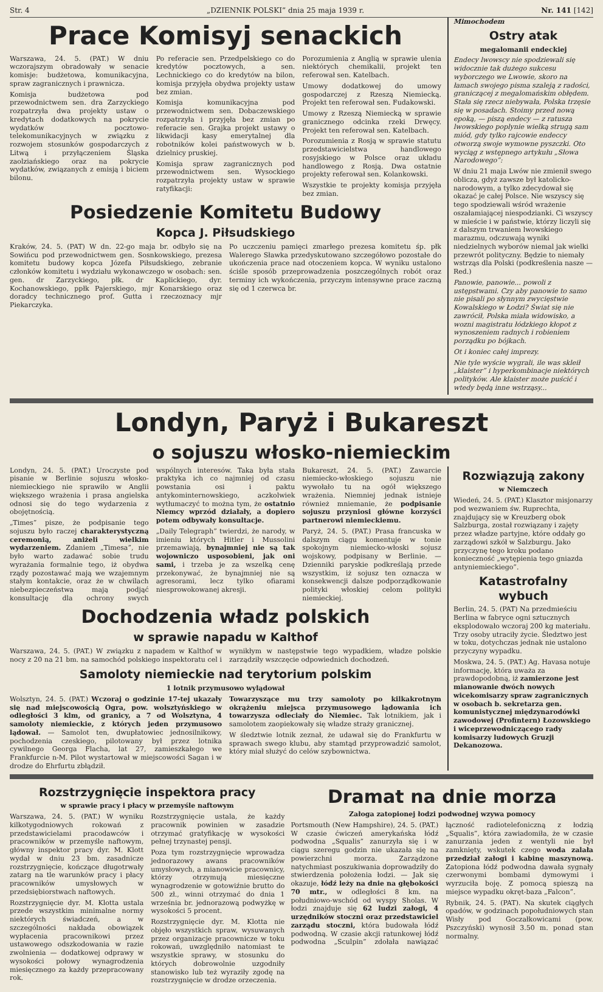Str. 4 „DZIENNIK POLSKI” dnia 25 maja 1939 r. Nr. 141 [142]
Prace Komisyj senackich
Warszawa, 24. 5. (PAT.) W dniu wczorajszym obradowały w senacie komisje: budżetowa, komunikacyjna, spraw zagranicznych i prawnicza.
Komisja budżetowa pod przewodnictwem sen. dra Zarzyckiego rozpatrzyła dwa projekty ustaw o kredytach dodatkowych na pokrycie wydatków pocztowo-telekomunikacyjnych w związku z rozwojem stosunków gospodarczych z Litwą i przyłączeniem Śląska zaolziańskiego oraz na pokrycie wydatków, związanych z emisją i biciem bilonu.
Po referacie sen. Przedpelskiego co do kredytów pocztowych, a sen. Lechnickiego co do kredytów na bilon, komisja przyjęła obydwa projekty ustaw bez zmian.
Komisja komunikacyjna pod przewodnictwem sen. Dobaczewskiego rozpatrzyła i przyjęła bez zmian po referacie sen. Grajka projekt ustawy o likwidacji kasy emerytalnej dla robotników kolei państwowych w b. dzielnicy pruskiej.
Komisja spraw zagranicznych pod przewodnictwem sen. Wysockiego rozpatrzyła projekty ustaw w sprawie ratyfikacji:
Porozumienia z Anglią w sprawie ulenia niektórych chemikalii, projekt ten referował sen. Katelbach.
Umowy dodatkowej do umowy gospodarczej z Rzeszą Niemiecką. Projekt ten referował sen. Fudakowski.
Umowy z Rzeszą Niemiecką w sprawie granicznego odcinka rzeki Drwęcy. Projekt ten referował sen. Katelbach.
Porozumienia z Rosją w sprawie statutu przedstawicielstwa handlowego rosyjskiego w Polsce oraz układu handlowego z Rosją. Dwa ostatnie projekty referował sen. Kolankowski.
Wszystkie te projekty komisja przyjęła bez zmian.
Posiedzenie Komitetu Budowy
Kopca J. Piłsudskiego
Kraków, 24. 5. (PAT) W dn. 22-go maja br. odbyło się na Sowińcu pod przewodnictwem gen. Sosnkowskiego, prezesa komitetu budowy kopca Józefa Piłsudskiego, zebranie członków komitetu i wydziału wykonawczego w osobach: sen. gen. dr Zarzyckiego, płk. dr Kaplickiego, dyr. Kochanowskiego, ppłk Pajerskiego, mjr Konarskiego oraz doradcy technicznego prof. Gutta i rzeczoznacy mjr Piekarczyka.
Po uczczeniu pamięci zmarłego prezesa komitetu śp. płk Walerego Sławka przedyskutowano szczegółowo pozostałe do ukończenia prace nad otoczeniem kopca. W wyniku ustalono ściśle sposób przeprowadzenia poszczególnych robót oraz terminy ich wykończenia, przyczym intensywne prace zaczną się od 1 czerwca br.
Mimochodem
Ostry atak
megalomanii endeckiej
Endecy lwowscy nie spodziewali się widocznie tak dużego sukcesu wyborczego we Lwowie, skoro na łamach swojego pisma szaleją z radości, graniczącej z megalomańskim obłędem. Stała się rzecz niebywała, Polska trzęsie się w posadach. Stoimy przed nową epoką, — piszą endecy — z ratusza lwowskiego poplynie wielką strugą sam miód, gdy tylko rajcowie endeccy otworzą swoje wymowne pyszczki. Oto wyciąg z wstępnego artykułu „Słowa Narodowego”:
W dniu 21 maja Lwów nie zmienił swego oblicza, gdyż zawsze był katolicko-narodowym, a tylko zdecydował się okazać je całej Polsce. Nie wszyscy się tego spodziewali wśród wrażenie oszałamiającej niespodzianki. Ci wszyscy w mieście i w państwie, którzy liczyli się z dalszym trwaniem lwowskiego marazmu, odczuwają wyniki niedzielnych wyborów niemal jak wielki przewrót polityczny. Będzie to niemały wstrząs dla Polski (podkreślenia nasze — Red.)
Panowie, panowie... powoli z ustępstwami. Czy aby panowie to samo nie pisali po słynnym zwycięstwie Kowalskiego w Łodzi? Świat się nie zawrócił, Polska miała widowisko, a wozni magistratu łódzkiego kłopot z wynoszeniem radnych i robieniem porządku po bójkach.
Ot i koniec całej imprezy.
Nie tyle wyście wygrali, ile was skleił „klaister” i hyperkombinacje niektórych polityków. Ale klaister może puścić i wtedy będą inne wstrząsy...
Londyn, Paryż i Bukareszt
o sojuszu włosko-niemieckim
Londyn, 24. 5. (PAT.) Uroczyste pod pisanie w Berlinie sojuszu włosko-niemieckiego nie sprawiło w Anglii większego wrażenia i prasa angielska odnosi się do tego wydarzenia z obojętnością.
„Times” pisze, że podpisanie tego sojuszu było raczej charakterystyczną ceremonią, aniżeli wielkim wydarzeniem. Zdaniem „Timesa”, nie było warto zadawać sobie trudu wyrażania formalnie tego, iż obydwa rządy pozostawać mają we wzajemnym stałym kontakcie, oraz że w chwilach niebezpieczeństwa mają podjąć konsultację dla ochrony swych wspólnych interesów. Taka była stała praktyka ich co najmniej od czasu powstania osi i paktu antykominternowskiego, aczkolwiek wytłumaczyć to można tym, że ostatnio Niemcy wprzód działały, a dopiero potem odbywały konsultacje.
„Daily Telegraph” twierdzi, że narody, w imieniu których Hitler i Mussolini przemawiają, bynajmniej nie są tak wojowniczo usposobieni, jak oni sami, i trzeba je za wszelką cenę przekonywać, że bynajmniej nie są agresorami, lecz tylko ofiarami niesprowokowanej akresji.
Bukareszt, 24. 5. (PAT.) Zawarcie niemiecko-włoskiego sojuszu nie wywołało tu na ogół większego wrażenia. Niemniej jednak istnieje również mniemanie, że podpisanie sojuszu przyniosi główne korzyści partnerowi niemieckiemu.
Paryż, 24. 5. (PAT.) Prasa francuska w dalszym ciągu komentuje w tonie spokojnym niemiecko-włoski sojusz wojskowy, podpisany w Berlinie. — Dzienniki paryskie podkreślają przede wszystkim, iż sojusz ten oznacza w konsekwencji dalsze podporządkowanie polityki włoskiej celom polityki niemieckiej.
Dochodzenia władz polskich
w sprawie napadu w Kalthof
Warszawa, 24. 5. (PAT.) W związku z napadem w Kalthof w nocy z 20 na 21 bm. na samochód polskiego inspektoratu cel i wynikłym w następstwie tego wypadkiem, władze polskie zarządziły wszczęcie odpowiednich dochodzeń.
Samoloty niemieckie nad terytorium polskim
1 lotnik przymusowo wylądował
Wolsztyn, 24. 5. (PAT.) Wczoraj o godzinie 17-tej ukazały się nad miejscowością Ogra, pow. wolsztyńskiego w odległości 3 klm, od granicy, a 7 od Wolsztyna, 4 samoloty niemieckie, z których jeden przymusowo lądował. — Samolot ten, dwupłatowiec jednosilnikowy, pochodzenia czeskiego, pilotowany był przez lotnika cywilnego Georga Flacha, lat 27, zamieszkałego we Frankfurcie n-M. Pilot wystartował w miejscowości Sagan i w drodze do Ehrfurtu zbłądził.
Towarzyszące mu trzy samoloty po kilkakrotnym okrążeniu miejsca przymusowego lądowania ich towarzysza odleciały do Niemiec. Tak lotnikiem, jak i samolotem zaopiekowały się władze straży granicznej.
W śledztwie lotnik zeznał, że udawał się do Frankfurtu w sprawach swego klubu, aby stamtąd przyprowadzić samolot, który miał służyć do celów szybownictwa.
Rozwiązują zakony
w Niemczech
Wiedeń, 24. 5. (PAT.) Klasztor misjonarzy pod wezwaniem św. Ruprechta, znajdujący się w Kreuzberg obok Salzburga, został rozwiązany i zajęty przez władze partyjne, które oddały go zarządowi szkół w Salzburgu. Jako przyczynę tego kroku podano konieczność „wytępienia tego gniazda antyniemieckiego”.
Katastrofalny wybuch
Berlin, 24. 5. (PAT) Na przedmieściu Berlina w fabryce ogni sztucznych eksplodowało wczoraj 200 kg materiału. Trzy osoby utraciły życie. Śledztwo jest w toku, dotychczas jednak nie ustalono przyczyny wypadku.
Moskwa, 24. 5. (PAT.) Ag. Havasa notuje informację, która uważa za prawdopodobną, iż zamierzone jest mianowanie dwóch nowych wicekomisarzy spraw zagranicznych w osobach b. sekretarza gen. komunistycznej międzynarodówki zawodowej (Profintern) Łozowskiego i wiceprzewodniczącego rady komisarzy ludowych Gruzji Dekanozowa.
Rozstrzygnięcie inspektora pracy
w sprawie pracy i płacy w przemyśle naftowym
Warszawa, 24. 5. (PAT.) W wyniku kilkotygodniowych rokowań z przedstawicielami pracodawców i pracowników w przemyśle naftowym, główny inspektor pracy dyr. M. Klott wydał w dniu 23 bm. zasadnicze rozstrzygnięcie, kończące długotrwały zatarg na tle warunków pracy i płacy pracowników umysłowych w przedsiębiorstwach naftowych.
Rozstrzygnięcie dyr. M. Klotta ustala przede wszystkim minimalne normy niektórych świadczeń, a w szczególności nakłada obowiązek wypłacenia pracownikowi przez ustawowego odszkodowania w razie zwolnienia — dodatkowej odprawy w wysokości połowy wynagrodzenia miesięcznego za każdy przepracowany rok.
Rozstrzygnięcie ustala, że każdy pracownik powinien w zasadzie otrzymać gratyfikację w wysokości pełnej trzynastej pensji.
Poza tym rozstrzygnięcie wprowadza jednorazowy awans pracowników umysłowych, a mianowicie pracownicy, którzy otrzymują miesięczne wynagrodzenie w gotowiźnie brutto do 500 zł., winni otrzymać do dnia 1 września br. jednorazową podwyżkę w wysokości 5 procent.
Rozstrzygnięcie dyr. M. Klotta nie objęło wszystkich spraw, wysuwanych przez organizacje pracownicze w toku rokowań, uwzględniło natomiast te wszystkie sprawy, w stosunku do których dobrowolnie uzgodniły stanowisko lub też wyraziły zgodę na rozstrzygnięcie w drodze orzeczenia.
Dramat na dnie morza
Załoga zatopionej łodzi podwodnej wzywa pomocy
Portsmouth (New Hampshire), 24. 5. (PAT.) W czasie ćwiczeń amerykańska łódź podwodna „Squalis” zanurzyła się i w ciągu szeregu godzin nie ukazała się na powierzchni morza. Zarządzone natychmiast poszukiwania doprowadziły do stwierdzenia położenia łodzi. — Jak się okazuje, łódź leży na dnie na głębokości 70 mtr., w odległości 8 km. na południowo-wschód od wyspy Sholas. W łodzi znajduje się 62 ludzi załogi, 4 urzędników stoczni oraz przedstawiciel zarządu stoczni, która budowała łódź podwodną. W czasie akcji ratunkowej łódź podwodna „Sculpin” zdołała nawiązać łączność radiotelefoniczną z łodzią „Squalis”, która zawiadomiła, że w czasie zanurzania jeden z wentyli nie był zamknięty, wskutek czego woda zalała przedział załogi i kabinę maszynową. Zatopiona łódź podwodna dawała sygnały czerwonymi bombami dymowymi i wyrzuciła boję. Z pomocą spieszą na miejsce wypadku okręt-baza „Falcon”.
Rybnik, 24. 5. (PAT). Na skutek ciągłych opadów, w godzinach popołudniowych stan Wisły pod Goczałkowicami (pow. Pszczyński) wynosił 3.50 m. ponad stan normalny.